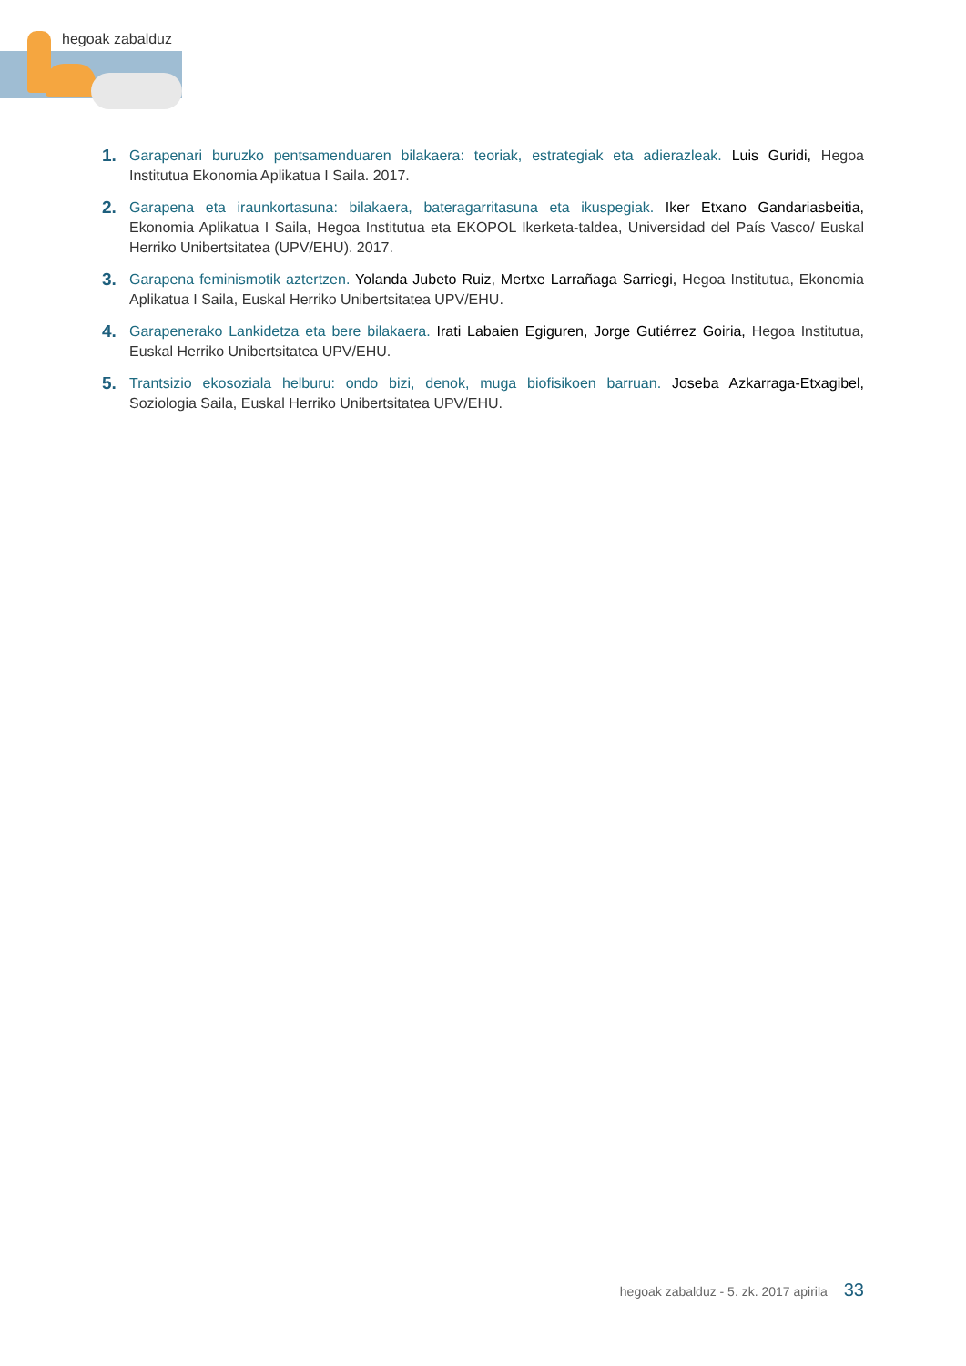hegoak zabalduz
1. Garapenari buruzko pentsamenduaren bilakaera: teoriak, estrategiak eta adierazleak. Luis Guridi, Hegoa Institutua Ekonomia Aplikatua I Saila. 2017.
2. Garapena eta iraunkortasuna: bilakaera, bateragarritasuna eta ikuspegiak. Iker Etxano Gandariasbeitia, Ekonomia Aplikatua I Saila, Hegoa Institutua eta EKOPOL Ikerketa-taldea, Universidad del País Vasco/ Euskal Herriko Unibertsitatea (UPV/EHU). 2017.
3. Garapena feminismotik aztertzen. Yolanda Jubeto Ruiz, Mertxe Larrañaga Sarriegi, Hegoa Institutua, Ekonomia Aplikatua I Saila, Euskal Herriko Unibertsitatea UPV/EHU.
4. Garapenerako Lankidetza eta bere bilakaera. Irati Labaien Egiguren, Jorge Gutiérrez Goiria, Hegoa Institutua, Euskal Herriko Unibertsitatea UPV/EHU.
5. Trantsizio ekosoziala helburu: ondo bizi, denok, muga biofisikoen barruan. Joseba Azkarraga-Etxagibel, Soziologia Saila, Euskal Herriko Unibertsitatea UPV/EHU.
hegoak zabalduz - 5. zk. 2017 apirila 33